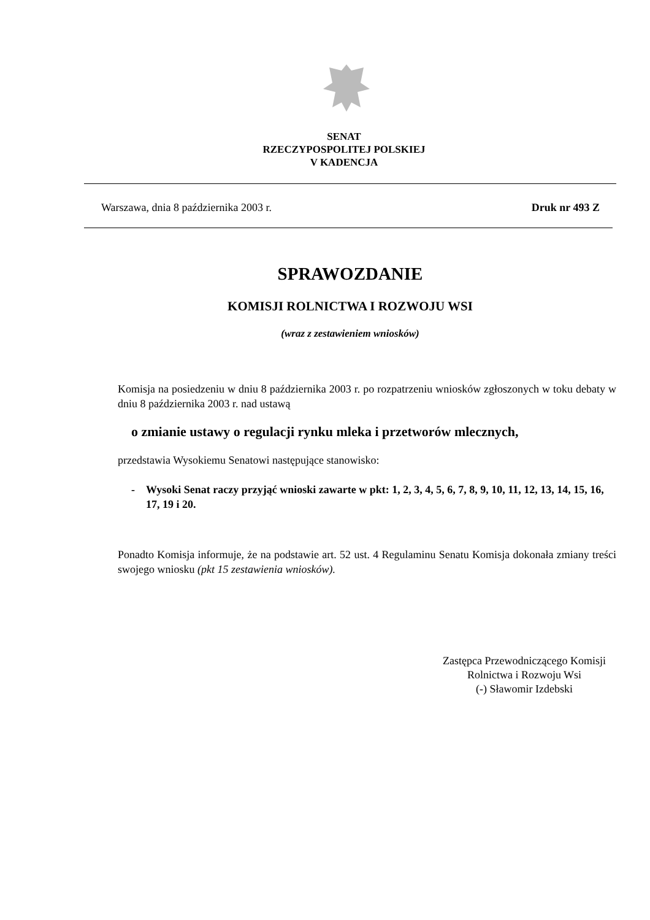SENAT
RZECZYPOSPOLITEJ POLSKIEJ
V KADENCJA
Warszawa, dnia 8 października 2003 r. Druk nr 493 Z
SPRAWOZDANIE
KOMISJI ROLNICTWA I ROZWOJU WSI
(wraz z zestawieniem wniosków)
Komisja na posiedzeniu w dniu 8 października 2003 r. po rozpatrzeniu wniosków zgłoszonych w toku debaty w dniu 8 października 2003 r. nad ustawą
o zmianie ustawy o regulacji rynku mleka i przetworów mlecznych,
przedstawia Wysokiemu Senatowi następujące stanowisko:
- Wysoki Senat raczy przyjąć wnioski zawarte w pkt: 1, 2, 3, 4, 5, 6, 7, 8, 9, 10, 11, 12, 13, 14, 15, 16, 17, 19 i 20.
Ponadto Komisja informuje, że na podstawie art. 52 ust. 4 Regulaminu Senatu Komisja dokonała zmiany treści swojego wniosku (pkt 15 zestawienia wniosków).
Zastępca Przewodniczącego Komisji
Rolnictwa i Rozwoju Wsi
(-) Sławomir Izdebski